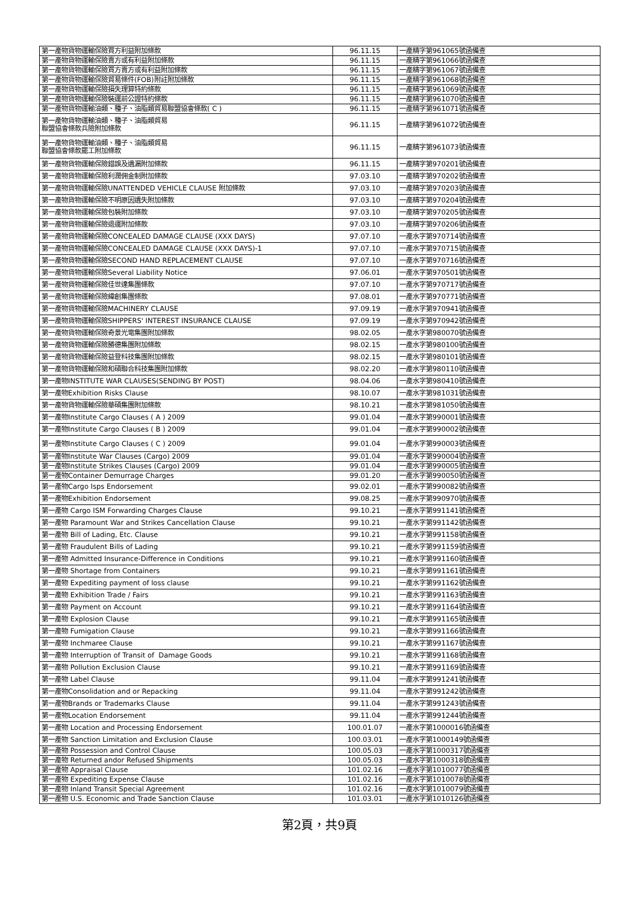| 第一產物貨物運輸保險買方利益附加條款 | 96.11.15 | 一產精字第961065號函備查 |
| 第一產物貨物運輸保險賣方或有利益附加條款 | 96.11.15 | 一產精字第961066號函備查 |
| 第一產物貨物運輸保險買方賣方或有利益附加條款 | 96.11.15 | 一產精字第961067號函備查 |
| 第一產物貨物運輸保險貿易條件(FOB)附註附加條款 | 96.11.15 | 一產精字第961068號函備查 |
| 第一產物貨物運輸保險損失理算特約條款 | 96.11.15 | 一產精字第961069號函備查 |
| 第一產物貨物運輸保險裝運前公證特約條款 | 96.11.15 | 一產精字第961070號函備查 |
| 第一產物貨物運輸油類、種子、油脂類貿易聯盟協會條款( C ) | 96.11.15 | 一產精字第961071號函備查 |
| 第一產物貨物運輸油類、種子、油脂類貿易 聯盟協會條款兵險附加條款 | 96.11.15 | 一產精字第961072號函備查 |
| 第一產物貨物運輸油類、種子、油脂類貿易 聯盟協會條款罷工附加條款 | 96.11.15 | 一產精字第961073號函備查 |
| 第一產物貨物運輸保險錯誤及遺漏附加條款 | 96.11.15 | 一產精字第970201號函備查 |
| 第一產物貨物運輸保險利潤佣金制附加條款 | 97.03.10 | 一產精字第970202號函備查 |
| 第一產物貨物運輸保險UNATTENDED VEHICLE CLAUSE 附加條款 | 97.03.10 | 一產精字第970203號函備查 |
| 第一產物貨物運輸保險不明原因遺失附加條款 | 97.03.10 | 一產精字第970204號函備查 |
| 第一產物貨物運輸保險包裝附加條款 | 97.03.10 | 一產精字第970205號函備查 |
| 第一產物貨物運輸保險退運附加條款 | 97.03.10 | 一產精字第970206號函備查 |
| 第一產物貨物運輸保險CONCEALED DAMAGE CLAUSE (XXX DAYS) | 97.07.10 | 一產水字第970714號函備查 |
| 第一產物貨物運輸保險CONCEALED DAMAGE CLAUSE (XXX DAYS)-1 | 97.07.10 | 一產水字第970715號函備查 |
| 第一產物貨物運輸保險SECOND HAND REPLACEMENT CLAUSE | 97.07.10 | 一產水字第970716號函備查 |
| 第一產物貨物運輸保險Several Liability Notice | 97.06.01 | 一產水字第970501號函備查 |
| 第一產物貨物運輸保險佳世達集團條款 | 97.07.10 | 一產水字第970717號函備查 |
| 第一產物貨物運輸保險緯創集團條款 | 97.08.01 | 一產水字第970771號函備查 |
| 第一產物貨物運輸保險MACHINERY CLAUSE | 97.09.19 | 一產水字第970941號函備查 |
| 第一產物貨物運輸保險SHIPPERS' INTEREST INSURANCE CLAUSE | 97.09.19 | 一產水字第970942號函備查 |
| 第一產物貨物運輸保險奇景光電集團附加條款 | 98.02.05 | 一產水字第980070號函備查 |
| 第一產物貨物運輸保險勝德集團附加條款 | 98.02.15 | 一產水字第980100號函備查 |
| 第一產物貨物運輸保險益登科技集團附加條款 | 98.02.15 | 一產水字第980101號函備查 |
| 第一產物貨物運輸保險和碩聯合科技集團附加條款 | 98.02.20 | 一產水字第980110號函備查 |
| 第一產物INSTITUTE WAR CLAUSES(SENDING BY POST) | 98.04.06 | 一產水字第980410號函備查 |
| 第一產物Exhibition Risks Clause | 98.10.07 | 一產水字第981031號函備查 |
| 第一產物貨物運輸保險華碩集團附加條款 | 98.10.21 | 一產水字第981050號函備查 |
| 第一產物Institute Cargo Clauses ( A ) 2009 | 99.01.04 | 一產水字第990001號函備查 |
| 第一產物Institute Cargo Clauses ( B ) 2009 | 99.01.04 | 一產水字第990002號函備查 |
| 第一產物Institute Cargo Clauses ( C ) 2009 | 99.01.04 | 一產水字第990003號函備查 |
| 第一產物Institute War Clauses (Cargo) 2009 | 99.01.04 | 一產水字第990004號函備查 |
| 第一產物Institute Strikes Clauses (Cargo) 2009 | 99.01.04 | 一產水字第990005號函備查 |
| 第一產物Container Demurrage Charges | 99.01.20 | 一產水字第990050號函備查 |
| 第一產物Cargo Isps Endorsement | 99.02.01 | 一產水字第990082號函備查 |
| 第一產物Exhibition Endorsement | 99.08.25 | 一產水字第990970號函備查 |
| 第一產物 Cargo ISM Forwarding Charges Clause | 99.10.21 | 一產水字第991141號函備查 |
| 第一產物 Paramount War and Strikes Cancellation Clause | 99.10.21 | 一產水字第991142號函備查 |
| 第一產物 Bill of Lading, Etc. Clause | 99.10.21 | 一產水字第991158號函備查 |
| 第一產物 Fraudulent Bills of Lading | 99.10.21 | 一產水字第991159號函備查 |
| 第一產物 Admitted Insurance-Difference in Conditions | 99.10.21 | 一產水字第991160號函備查 |
| 第一產物 Shortage from Containers | 99.10.21 | 一產水字第991161號函備查 |
| 第一產物 Expediting payment of loss clause | 99.10.21 | 一產水字第991162號函備查 |
| 第一產物 Exhibition Trade / Fairs | 99.10.21 | 一產水字第991163號函備查 |
| 第一產物 Payment on Account | 99.10.21 | 一產水字第991164號函備查 |
| 第一產物 Explosion Clause | 99.10.21 | 一產水字第991165號函備查 |
| 第一產物 Fumigation Clause | 99.10.21 | 一產水字第991166號函備查 |
| 第一產物 Inchmaree Clause | 99.10.21 | 一產水字第991167號函備查 |
| 第一產物 Interruption of Transit of Damage Goods | 99.10.21 | 一產水字第991168號函備查 |
| 第一產物 Pollution Exclusion Clause | 99.10.21 | 一產水字第991169號函備查 |
| 第一產物 Label Clause | 99.11.04 | 一產水字第991241號函備查 |
| 第一產物Consolidation and or Repacking | 99.11.04 | 一產水字第991242號函備查 |
| 第一產物Brands or Trademarks Clause | 99.11.04 | 一產水字第991243號函備查 |
| 第一產物Location Endorsement | 99.11.04 | 一產水字第991244號函備查 |
| 第一產物 Location and Processing Endorsement | 100.01.07 | 一產水字第1000016號函備查 |
| 第一產物 Sanction Limitation and Exclusion Clause | 100.03.01 | 一產水字第1000149號函備查 |
| 第一產物 Possession and Control Clause | 100.05.03 | 一產水字第1000317號函備查 |
| 第一產物 Returned andor Refused Shipments | 100.05.03 | 一產水字第1000318號函備查 |
| 第一產物 Appraisal Clause | 101.02.16 | 一產水字第1010077號函備查 |
| 第一產物 Expediting Expense Clause | 101.02.16 | 一產水字第1010078號函備查 |
| 第一產物 Inland Transit Special Agreement | 101.02.16 | 一產水字第1010079號函備查 |
| 第一產物 U.S. Economic and Trade Sanction Clause | 101.03.01 | 一產水字第1010126號函備查 |
第2頁，共9頁